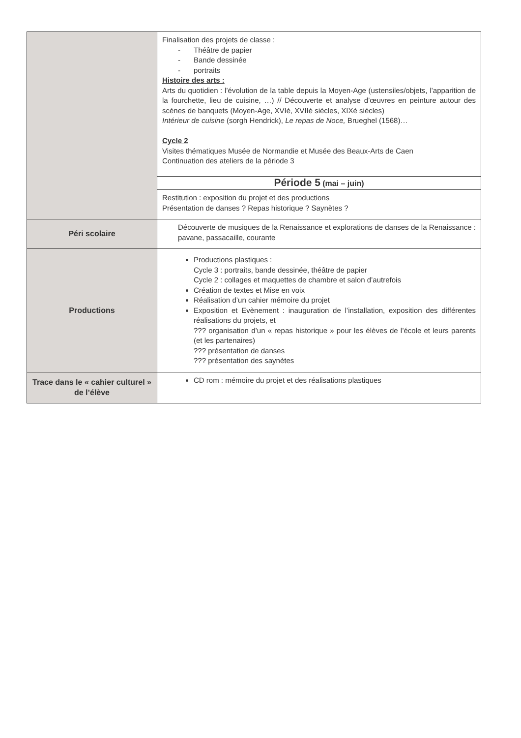| | Finalisation des projets de classe : - Théâtre de papier - Bande dessinée - portraits Histoire des arts : Arts du quotidien : l’évolution de la table depuis la Moyen-Age (ustensiles/objets, l’apparition de la fourchette, lieu de cuisine, …) // Découverte et analyse d’œuvres en peinture autour des scènes de banquets (Moyen-Age, XVIè, XVIIè siècles, XIXè siècles) Intérieur de cuisine (sorgh Hendrick), Le repas de Noce, Brueghel (1568)… Cycle 2 Visites thématiques Musée de Normandie et Musée des Beaux-Arts de Caen Continuation des ateliers de la période 3 |
| | Période 5 (mai – juin) |
| | Restitution : exposition du projet et des productions Présentation de danses ? Repas historique ? Saynètes ? |
| Péri scolaire | Découverte de musiques de la Renaissance et explorations de danses de la Renaissance : pavane, passacaille, courante |
| Productions | Productions plastiques : Cycle 3 : portraits, bande dessinée, théâtre de papier Cycle 2 : collages et maquettes de chambre et salon d’autrefois Création de textes et Mise en voix Réalisation d’un cahier mémoire du projet Exposition et Evènement : inauguration de l’installation, exposition des différentes réalisations du projets, et ??? organisation d’un « repas historique » pour les élèves de l’école et leurs parents (et les partenaires) ??? présentation de danses ??? présentation des saynètes |
| Trace dans le « cahier culturel » de l’élève | CD rom : mémoire du projet et des réalisations plastiques |